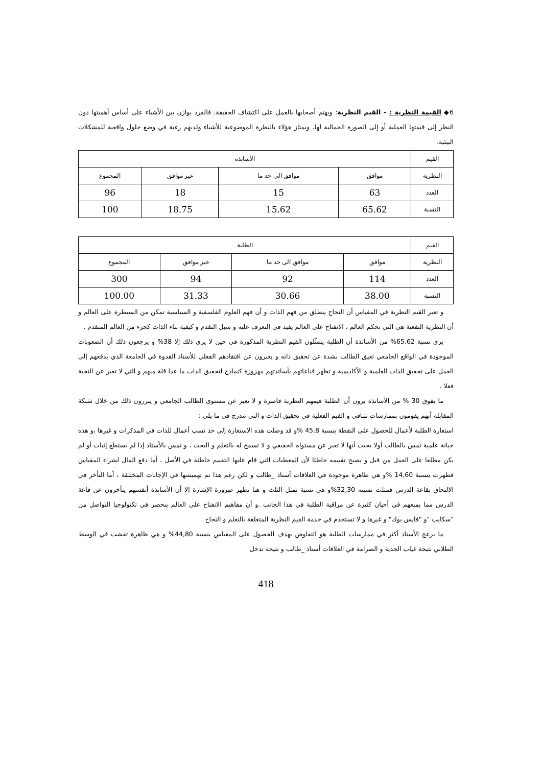6◆ القيمة النظرية : - القيم النظرية: ويهتم أصحابها بالعمل على اكتشاف الحقيقة. فالفرد يوازن بين الأشياء على أساس أهميتها دون النظر إلى قيمتها العملية أو إلى الصورة الجمالية لها. ويمتاز هؤلاء بالنظرة الموضوعية للأشياء ولديهم رغبة في وضع حلول واقعية للمشكلات البيئية.
| القيم | الأساتذة | | | |
| النظرية | موافق | موافق الى حد ما | غير موافق | المجموع |
| العدد | 63 | 15 | 18 | 96 |
| النسبة | 65.62 | 15.62 | 18.75 | 100 |
| القيم | الطلبة | | | |
| النظرية | موافق | موافق الى حد ما | غير موافق | المجموع |
| العدد | 114 | 92 | 94 | 300 |
| النسبة | 38.00 | 30.66 | 31.33 | 100.00 |
و تعبر القيم النظرية في المقياس أن النجاح ينطلق من فهم الذات و أن فهم العلوم الفلسفية و السياسية تمكن من السيطرة على العالم و أن النظرية النفعية هي التي تحكم العالم ، الانفتاح على العالم يفيد في التعرف عليه و سبل التقدم و كيفية بناء الذات كجزء من العالم المتقدم .
يرى نسبة 65.62% من الأساتذة أن الطلبة يتمثّلون القيم النظرية المذكورة في حين لا يرى ذلك إلا 38% و يرجعون ذلك أن الصعوبات الموجودة في الواقع الجامعي تعيق الطالب بشدة عن تحقيق ذاته و يعبرون عن افتقادهم الفعلي للأستاذ القدوة في الجامعة الذي يدفعهم إلى العمل على تحقيق الذات العلمية و الأكاديمية و تظهر قناعاتهم بأساتذتهم مهزوزة كنماذج لتحقيق الذات ما عدا قلة منهم و التي لا تعبر عن النخبة فعلا .
ما يفوق 30 % من الأساتذة يرون أن الطلبة قيمهم النظرية قاصرة و لا تعبر عن مستوى الطالب الجامعي و يبررون ذلك من خلال شبكة المقابلة أنهم يقومون بممارسات تتنافى و القيم الفعلية في تحقيق الذات و التي تندرج في ما يلي :
استعارة الطلبة لأعمال للحصول على النقطة بنسبة 45,8 %و قد وصلت هذه الاستعارة إلى حد نسب أعمال للذات في المذكرات و غيرها ،و هذه خيانة علمية تمس بالطالب أولا بحيث أنها لا تعبر عن مستواه الحقيقي و لا تسمح له بالتعلم و البحث ، و تمس بالأستاذ إذا لم يستطع إثبات أو لم يكن مطلعا على العمل من قبل و يصبح تقييمه خاطئا لأن المعطيات التي قام عليها التقييم خاطئة في الأصل ، أما دفع المال لشراء المقياس فظهرت بنسبة 14,60 %و هي ظاهرة موجودة في العلاقات أستاذ _طالب و لكن رغم هذا تم تهميشها في الإجابات المختلفة ، أما التأخر في الالتحاق بقاعة الدرس فمثلت نسبته 32,30%و هي نسبة تمثل الثلث و هنا تظهر ضرورة الإشارة إلا أن الأساتذة أنفسهم يتأخرون عن قاعة الدرس مما يمنعهم في أحيان كثيرة عن مراقبة الطلبة في هذا الجانب .و أن مفاهيم الانفتاح على العالم ينحصر في تكنولوجيا التواصل من "سكايب "و "فايس بوك" و غيرها و لا تستخدم في خدمة القيم النظرية المتعلقة بالتعلم و النجاح .
ما يزعج الأستاذ أكثر في ممارسات الطلبة هو التفاوض بهدف الحصول على المقياس بنسبة 44,80% و هي ظاهرة تفشت في الوسط الطلابي نتيجة غياب الجدية و الصرامة في العلاقات أستاذ _طالب و نتيجة تدخل
418